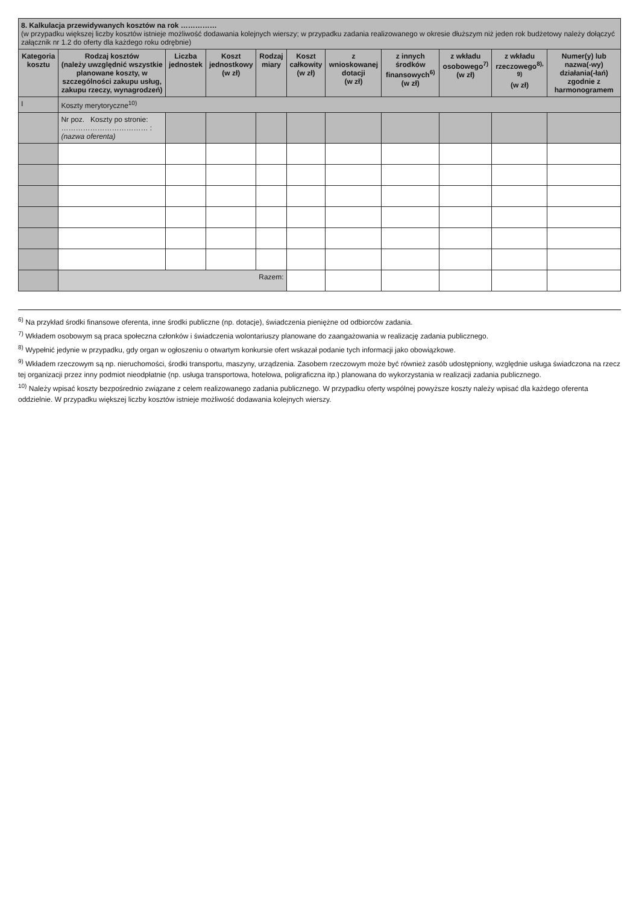| 8. Kalkulacja przewidywanych kosztów na rok …………… (w przypadku większej liczby kosztów istnieje możliwość dodawania kolejnych wierszy; w przypadku zadania realizowanego w okresie dłuższym niż jeden rok budżetowy należy dołączyć załącznik nr 1.2 do oferty dla każdego roku odrębnie) | | | | | | | | | | |
| --- | --- | --- | --- | --- | --- | --- | --- | --- | --- | --- |
| Kategoria kosztu | Rodzaj kosztów (należy uwzględnić wszystkie planowane koszty, w szczególności zakupu usług, zakupu rzeczy, wynagrodzeń) | Liczba jednostek | Koszt jednostkowy (w zł) | Rodzaj miary | Koszt całkowity (w zł) | z wnioskowanej dotacji (w zł) | z innych środków finansowych<sup>6)</sup> (w zł) | z wkładu osobowego<sup>7)</sup> (w zł) | z wkładu rzeczowego<sup>8), 9)</sup> (w zł) | Numer(y) lub nazwa(-wy) działania(-łań) zgodnie z harmonogramem |
| I | Koszty merytoryczne<sup>10)</sup> | | | | | | | | | |
| | Nr poz. Koszty po stronie: ……………………………… : (nazwa oferenta) | | | | | | | | | |
| | Razem: | | | | | | | | | |
<sup>6)</sup> Na przykład środki finansowe oferenta, inne środki publiczne (np. dotacje), świadczenia pieniężne od odbiorców zadania.
<sup>7)</sup> Wkładem osobowym są praca społeczna członków i świadczenia wolontariuszy planowane do zaangażowania w realizację zadania publicznego.
<sup>8)</sup> Wypełnić jedynie w przypadku, gdy organ w ogłoszeniu o otwartym konkursie ofert wskazał podanie tych informacji jako obowiązkowe.
<sup>9)</sup> Wkładem rzeczowym są np. nieruchomości, środki transportu, maszyny, urządzenia. Zasobem rzeczowym może być również zasób udostępniony, względnie usługa świadczona na rzecz tej organizacji przez inny podmiot nieodpłatnie (np. usługa transportowa, hotelowa, poligraficzna itp.) planowana do wykorzystania w realizacji zadania publicznego.
<sup>10)</sup> Należy wpisać koszty bezpośrednio związane z celem realizowanego zadania publicznego. W przypadku oferty wspólnej powyższe koszty należy wpisać dla każdego oferenta oddzielnie. W przypadku większej liczby kosztów istnieje możliwość dodawania kolejnych wierszy.